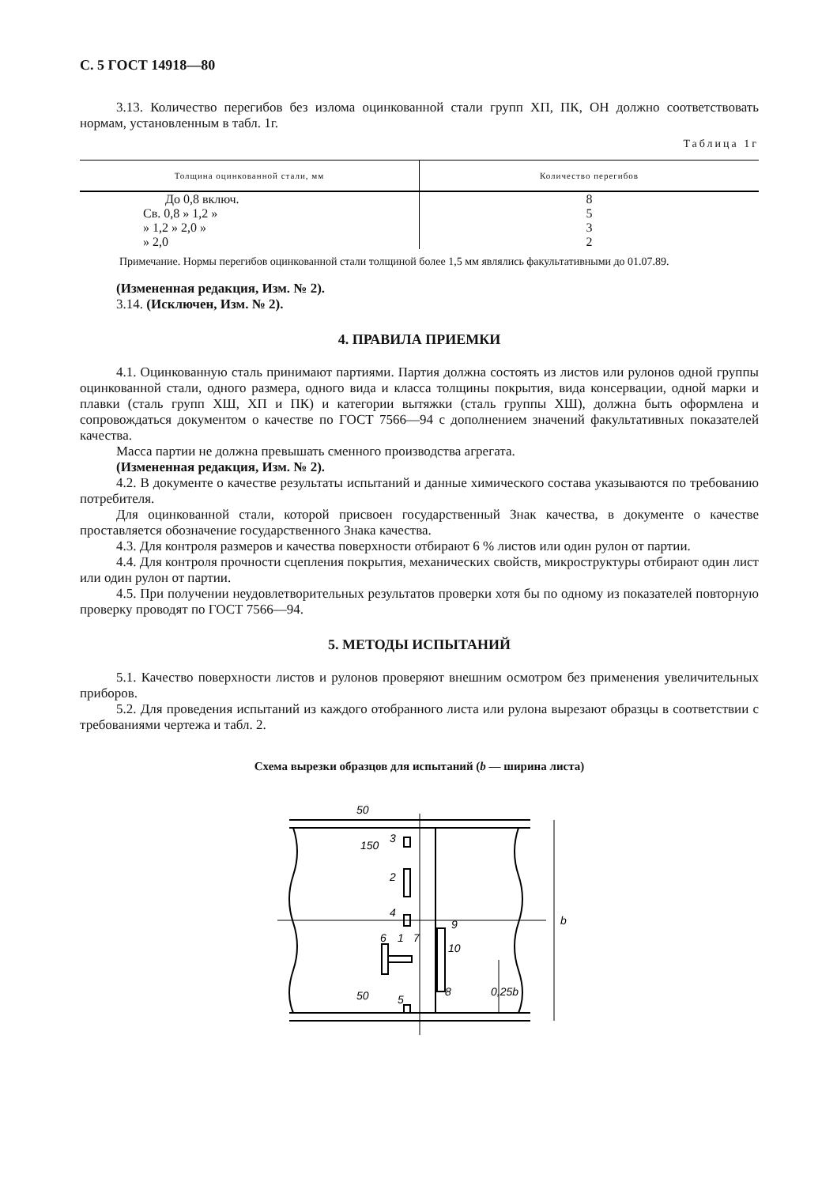С. 5 ГОСТ 14918—80
3.13. Количество перегибов без излома оцинкованной стали групп ХП, ПК, ОН должно соответствовать нормам, установленным в табл. 1г.
Таблица 1г
| Толщина оцинкованной стали, мм | Количество перегибов |
| --- | --- |
| До 0,8 включ. | 8 |
| Св. 0,8 » 1,2 » | 5 |
| » 1,2 » 2,0 » | 3 |
| » 2,0 | 2 |
Примечание. Нормы перегибов оцинкованной стали толщиной более 1,5 мм являлись факультативными до 01.07.89.
(Измененная редакция, Изм. № 2).
3.14. (Исключен, Изм. № 2).
4. ПРАВИЛА ПРИЕМКИ
4.1. Оцинкованную сталь принимают партиями. Партия должна состоять из листов или рулонов одной группы оцинкованной стали, одного размера, одного вида и класса толщины покрытия, вида консервации, одной марки и плавки (сталь групп ХШ, ХП и ПК) и категории вытяжки (сталь группы ХШ), должна быть оформлена и сопровождаться документом о качестве по ГОСТ 7566—94 с дополнением значений факультативных показателей качества.
Масса партии не должна превышать сменного производства агрегата.
(Измененная редакция, Изм. № 2).
4.2. В документе о качестве результаты испытаний и данные химического состава указываются по требованию потребителя.
Для оцинкованной стали, которой присвоен государственный Знак качества, в документе о качестве проставляется обозначение государственного Знака качества.
4.3. Для контроля размеров и качества поверхности отбирают 6 % листов или один рулон от партии.
4.4. Для контроля прочности сцепления покрытия, механических свойств, микроструктуры отбирают один лист или один рулон от партии.
4.5. При получении неудовлетворительных результатов проверки хотя бы по одному из показателей повторную проверку проводят по ГОСТ 7566—94.
5. МЕТОДЫ ИСПЫТАНИЙ
5.1. Качество поверхности листов и рулонов проверяют внешним осмотром без применения увеличительных приборов.
5.2. Для проведения испытаний из каждого отобранного листа или рулона вырезают образцы в соответствии с требованиями чертежа и табл. 2.
Схема вырезки образцов для испытаний (b — ширина листа)
3
2
4
6
1
7
9
10
8
5
50
150
50
0,25b
b